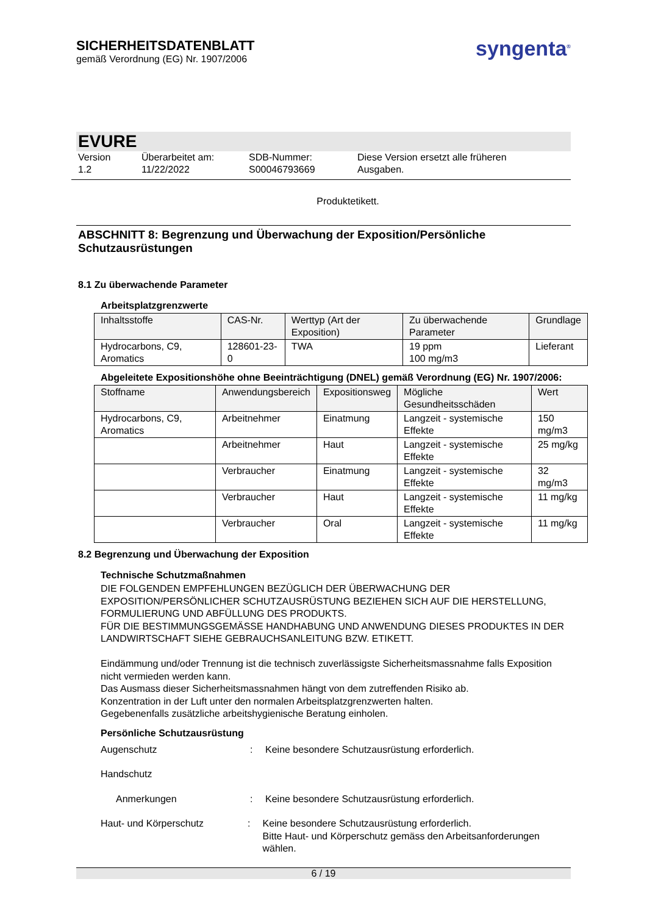SICHERHEITSDATENBLATT
gemäß Verordnung (EG) Nr. 1907/2006
syngenta<sup>®</sup>
EVURE
Version
1.2
Überarbeitet am:
11/22/2022
SDB-Nummer:
S00046793669
Diese Version ersetzt alle früheren
Ausgaben.
Produktetikett.
ABSCHNITT 8: Begrenzung und Überwachung der Exposition/Persönliche Schutzausrüstungen
8.1 Zu überwachende Parameter
Arbeitsplatzgrenzwerte
| Inhaltsstoffe | CAS-Nr. | Werttyp (Art der Exposition) | Zu überwachende Parameter | Grundlage |
| --- | --- | --- | --- | --- |
| Hydrocarbons, C9, Aromatics | 128601-23-0 | TWA | 19 ppm 100 mg/m3 | Lieferant |
Abgeleitete Expositionshöhe ohne Beeinträchtigung (DNEL) gemäß Verordnung (EG) Nr. 1907/2006:
| Stoffname | Anwendungsbereich | Expositionsweg | Mögliche Gesundheitsschäden | Wert |
| --- | --- | --- | --- | --- |
| Hydrocarbons, C9, Aromatics | Arbeitnehmer | Einatmung | Langzeit - systemische Effekte | 150 mg/m3 |
| | Arbeitnehmer | Haut | Langzeit - systemische Effekte | 25 mg/kg |
| | Verbraucher | Einatmung | Langzeit - systemische Effekte | 32 mg/m3 |
| | Verbraucher | Haut | Langzeit - systemische Effekte | 11 mg/kg |
| | Verbraucher | Oral | Langzeit - systemische Effekte | 11 mg/kg |
8.2 Begrenzung und Überwachung der Exposition
Technische Schutzmaßnahmen
DIE FOLGENDEN EMPFEHLUNGEN BEZÜGLICH DER ÜBERWACHUNG DER EXPOSITION/PERSÖNLICHER SCHUTZAUSRÜSTUNG BEZIEHEN SICH AUF DIE HERSTELLUNG, FORMULIERUNG UND ABFÜLLUNG DES PRODUKTS.
FÜR DIE BESTIMMUNGSGEMÄSSE HANDHABUNG UND ANWENDUNG DIESES PRODUKTES IN DER LANDWIRTSCHAFT SIEHE GEBRAUCHSANLEITUNG BZW. ETIKETT.
Eindämmung und/oder Trennung ist die technisch zuverlässigste Sicherheitsmassnahme falls Exposition nicht vermieden werden kann.
Das Ausmass dieser Sicherheitsmassnahmen hängt von dem zutreffenden Risiko ab.
Konzentration in der Luft unter den normalen Arbeitsplatzgrenzwerten halten.
Gegebenenfalls zusätzliche arbeitshygienische Beratung einholen.
Persönliche Schutzausrüstung
Augenschutz : Keine besondere Schutzausrüstung erforderlich.
Handschutz
Anmerkungen : Keine besondere Schutzausrüstung erforderlich.
Haut- und Körperschutz : Keine besondere Schutzausrüstung erforderlich.
Bitte Haut- und Körperschutz gemäss den Arbeitsanforderungen wählen.
6 / 19